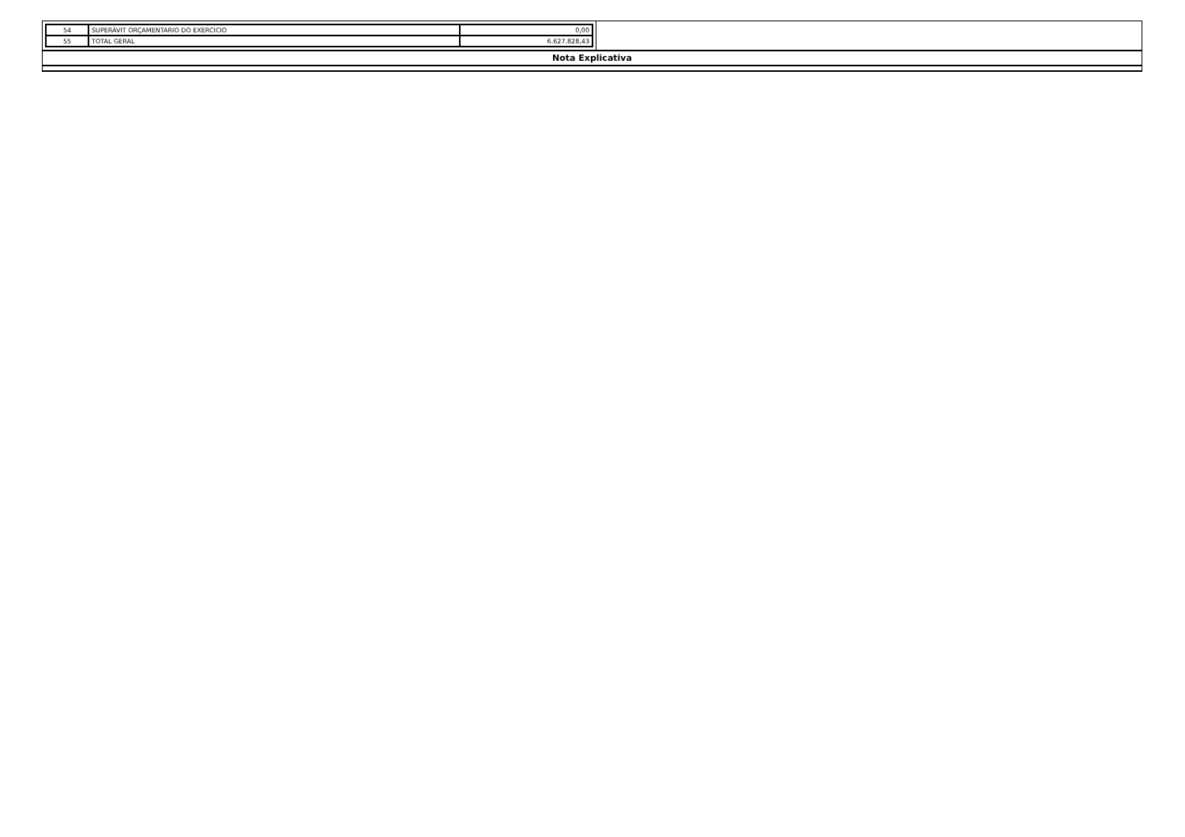| 54 | SUPERÁVIT ORÇAMENTARIO DO EXERCICIO | 0,00 |
| 55 | TOTAL GERAL | 6.627.828,43 |
Nota Explicativa